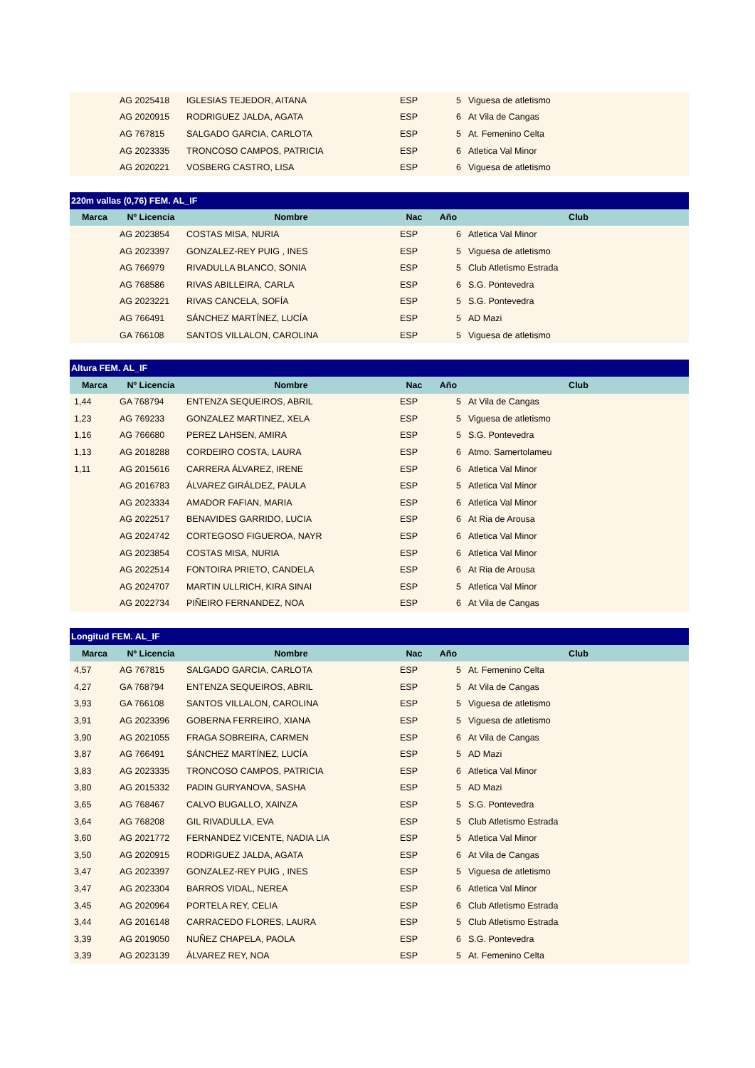| | AG 2025418 | IGLESIAS TEJEDOR, AITANA | ESP | 5 | Viguesa de atletismo |
| | AG 2020915 | RODRIGUEZ JALDA, AGATA | ESP | 6 | At Vila de Cangas |
| | AG 767815 | SALGADO GARCIA, CARLOTA | ESP | 5 | At. Femenino Celta |
| | AG 2023335 | TRONCOSO CAMPOS, PATRICIA | ESP | 6 | Atletica Val Minor |
| | AG 2020221 | VOSBERG CASTRO, LISA | ESP | 6 | Viguesa de atletismo |
| 220m vallas (0,76) FEM. AL_IF | | | | | |
| Marca | Nº Licencia | Nombre | Nac | Año | Club |
| | AG 2023854 | COSTAS MISA, NURIA | ESP | 6 | Atletica Val Minor |
| | AG 2023397 | GONZALEZ-REY PUIG , INES | ESP | 5 | Viguesa de atletismo |
| | AG 766979 | RIVADULLA BLANCO, SONIA | ESP | 5 | Club Atletismo Estrada |
| | AG 768586 | RIVAS ABILLEIRA, CARLA | ESP | 6 | S.G. Pontevedra |
| | AG 2023221 | RIVAS CANCELA, SOFÍA | ESP | 5 | S.G. Pontevedra |
| | AG 766491 | SÁNCHEZ MARTÍNEZ, LUCÍA | ESP | 5 | AD Mazi |
| | GA 766108 | SANTOS VILLALON, CAROLINA | ESP | 5 | Viguesa de atletismo |
| Altura FEM. AL_IF | | | | | |
| Marca | Nº Licencia | Nombre | Nac | Año | Club |
| 1,44 | GA 768794 | ENTENZA SEQUEIROS, ABRIL | ESP | 5 | At Vila de Cangas |
| 1,23 | AG 769233 | GONZALEZ MARTINEZ, XELA | ESP | 5 | Viguesa de atletismo |
| 1,16 | AG 766680 | PEREZ LAHSEN, AMIRA | ESP | 5 | S.G. Pontevedra |
| 1,13 | AG 2018288 | CORDEIRO COSTA, LAURA | ESP | 6 | Atmo. Samertolameu |
| 1,11 | AG 2015616 | CARRERA ÁLVAREZ, IRENE | ESP | 6 | Atletica Val Minor |
| | AG 2016783 | ÁLVAREZ GIRÁLDEZ, PAULA | ESP | 5 | Atletica Val Minor |
| | AG 2023334 | AMADOR FAFIAN, MARIA | ESP | 6 | Atletica Val Minor |
| | AG 2022517 | BENAVIDES GARRIDO, LUCIA | ESP | 6 | At Ria de Arousa |
| | AG 2024742 | CORTEGOSO FIGUEROA, NAYR | ESP | 6 | Atletica Val Minor |
| | AG 2023854 | COSTAS MISA, NURIA | ESP | 6 | Atletica Val Minor |
| | AG 2022514 | FONTOIRA PRIETO, CANDELA | ESP | 6 | At Ria de Arousa |
| | AG 2024707 | MARTIN ULLRICH, KIRA SINAI | ESP | 5 | Atletica Val Minor |
| | AG 2022734 | PIÑEIRO FERNANDEZ, NOA | ESP | 6 | At Vila de Cangas |
| Longitud FEM. AL_IF | | | | | |
| Marca | Nº Licencia | Nombre | Nac | Año | Club |
| 4,57 | AG 767815 | SALGADO GARCIA, CARLOTA | ESP | 5 | At. Femenino Celta |
| 4,27 | GA 768794 | ENTENZA SEQUEIROS, ABRIL | ESP | 5 | At Vila de Cangas |
| 3,93 | GA 766108 | SANTOS VILLALON, CAROLINA | ESP | 5 | Viguesa de atletismo |
| 3,91 | AG 2023396 | GOBERNA FERREIRO, XIANA | ESP | 5 | Viguesa de atletismo |
| 3,90 | AG 2021055 | FRAGA SOBREIRA, CARMEN | ESP | 6 | At Vila de Cangas |
| 3,87 | AG 766491 | SÁNCHEZ MARTÍNEZ, LUCÍA | ESP | 5 | AD Mazi |
| 3,83 | AG 2023335 | TRONCOSO CAMPOS, PATRICIA | ESP | 6 | Atletica Val Minor |
| 3,80 | AG 2015332 | PADIN GURYANOVA, SASHA | ESP | 5 | AD Mazi |
| 3,65 | AG 768467 | CALVO BUGALLO, XAINZA | ESP | 5 | S.G. Pontevedra |
| 3,64 | AG 768208 | GIL RIVADULLA, EVA | ESP | 5 | Club Atletismo Estrada |
| 3,60 | AG 2021772 | FERNANDEZ VICENTE, NADIA LIA | ESP | 5 | Atletica Val Minor |
| 3,50 | AG 2020915 | RODRIGUEZ JALDA, AGATA | ESP | 6 | At Vila de Cangas |
| 3,47 | AG 2023397 | GONZALEZ-REY PUIG , INES | ESP | 5 | Viguesa de atletismo |
| 3,47 | AG 2023304 | BARROS VIDAL, NEREA | ESP | 6 | Atletica Val Minor |
| 3,45 | AG 2020964 | PORTELA REY, CELIA | ESP | 6 | Club Atletismo Estrada |
| 3,44 | AG 2016148 | CARRACEDO FLORES, LAURA | ESP | 5 | Club Atletismo Estrada |
| 3,39 | AG 2019050 | NUÑEZ CHAPELA, PAOLA | ESP | 6 | S.G. Pontevedra |
| 3,39 | AG 2023139 | ÁLVAREZ REY, NOA | ESP | 5 | At. Femenino Celta |